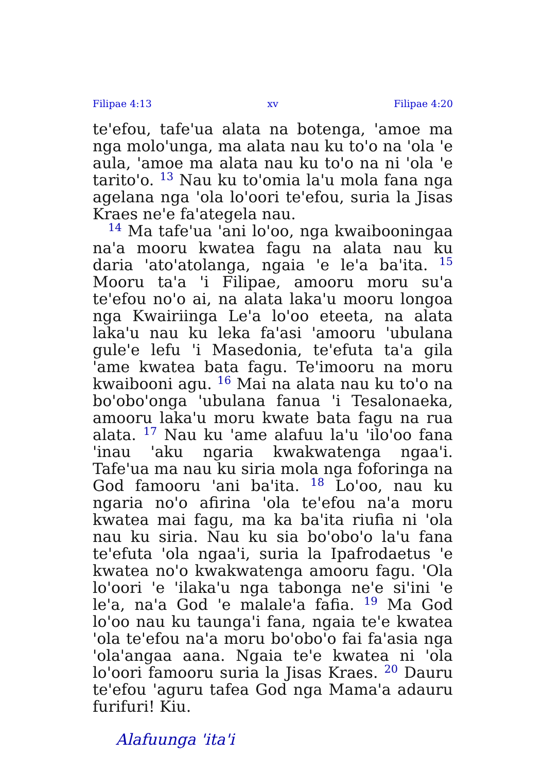Filipae 4:13 xv Filipae 4:20
te'efou, tafe'ua alata na botenga, 'amoe ma nga molo'unga, ma alata nau ku to'o na 'ola 'e aula, 'amoe ma alata nau ku to'o na ni 'ola 'e tarito'o. <sup>13</sup> Nau ku to'omia la'u mola fana nga agelana nga 'ola lo'oori te'efou, suria la Jisas Kraes ne'e fa'ategela nau.
<sup>14</sup> Ma tafe'ua 'ani lo'oo, nga kwaibooningaa na'a mooru kwatea fagu na alata nau ku daria 'ato'atolanga, ngaia 'e le'a ba'ita. <sup>15</sup> Mooru ta'a 'i Filipae, amooru moru su'a te'efou no'o ai, na alata laka'u mooru longoa nga Kwairiinga Le'a lo'oo eteeta, na alata laka'u nau ku leka fa'asi 'amooru 'ubulana gule'e lefu 'i Masedonia, te'efuta ta'a gila 'ame kwatea bata fagu. Te'imooru na moru kwaibooni agu. <sup>16</sup> Mai na alata nau ku to'o na bo'obo'onga 'ubulana fanua 'i Tesalonaeka, amooru laka'u moru kwate bata fagu na rua alata. <sup>17</sup> Nau ku 'ame alafuu la'u 'ilo'oo fana 'inau 'aku ngaria kwakwatenga ngaa'i. Tafe'ua ma nau ku siria mola nga foforinga na God famooru 'ani ba'ita. <sup>18</sup> Lo'oo, nau ku ngaria no'o afirina 'ola te'efou na'a moru kwatea mai fagu, ma ka ba'ita riufia ni 'ola nau ku siria. Nau ku sia bo'obo'o la'u fana te'efuta 'ola ngaa'i, suria la Ipafrodaetus 'e kwatea no'o kwakwatenga amooru fagu. 'Ola lo'oori 'e 'ilaka'u nga tabonga ne'e si'ini 'e le'a, na'a God 'e malale'a fafia. <sup>19</sup> Ma God lo'oo nau ku taunga'i fana, ngaia te'e kwatea 'ola te'efou na'a moru bo'obo'o fai fa'asia nga 'ola'angaa aana. Ngaia te'e kwatea ni 'ola lo'oori famooru suria la Jisas Kraes. <sup>20</sup> Dauru te'efou 'aguru tafea God nga Mama'a adauru furifuri! Kiu.
Alafuunga 'ita'i